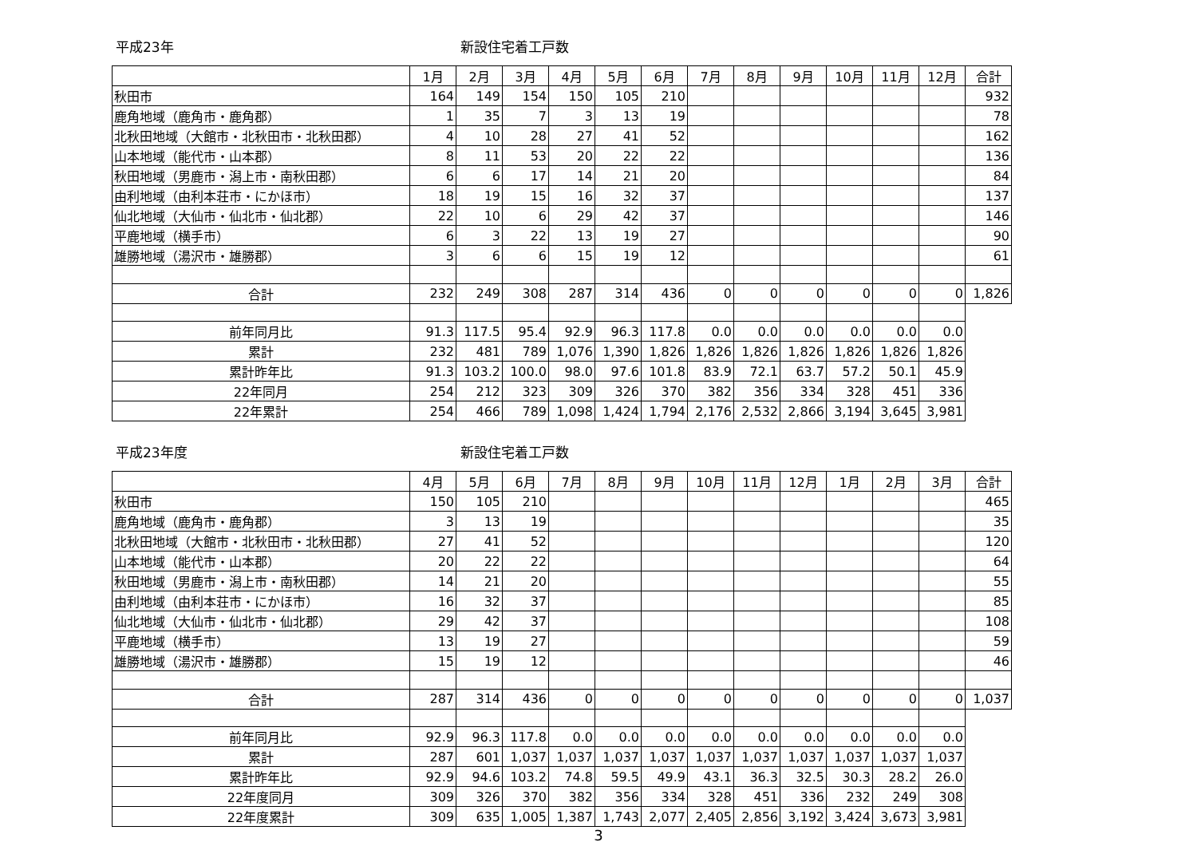平成23年 新設住宅着工戸数
| | 1月 | 2月 | 3月 | 4月 | 5月 | 6月 | 7月 | 8月 | 9月 | 10月 | 11月 | 12月 | 合計 |
| 秋田市 | 164 | 149 | 154 | 150 | 105 | 210 | | | | | | | 932 |
| 鹿角地域（鹿角市・鹿角郡） | 1 | 35 | 7 | 3 | 13 | 19 | | | | | | | 78 |
| 北秋田地域（大館市・北秋田市・北秋田郡） | 4 | 10 | 28 | 27 | 41 | 52 | | | | | | | 162 |
| 山本地域（能代市・山本郡） | 8 | 11 | 53 | 20 | 22 | 22 | | | | | | | 136 |
| 秋田地域（男鹿市・潟上市・南秋田郡） | 6 | 6 | 17 | 14 | 21 | 20 | | | | | | | 84 |
| 由利地域（由利本荘市・にかほ市） | 18 | 19 | 15 | 16 | 32 | 37 | | | | | | | 137 |
| 仙北地域（大仙市・仙北市・仙北郡） | 22 | 10 | 6 | 29 | 42 | 37 | | | | | | | 146 |
| 平鹿地域（横手市） | 6 | 3 | 22 | 13 | 19 | 27 | | | | | | | 90 |
| 雄勝地域（湯沢市・雄勝郡） | 3 | 6 | 6 | 15 | 19 | 12 | | | | | | | 61 |
| 合計 | 232 | 249 | 308 | 287 | 314 | 436 | 0 | 0 | 0 | 0 | 0 | 0 | 1,826 |
| 前年同月比 | 91.3 | 117.5 | 95.4 | 92.9 | 96.3 | 117.8 | 0.0 | 0.0 | 0.0 | 0.0 | 0.0 | 0.0 | |
| 累計 | 232 | 481 | 789 | 1,076 | 1,390 | 1,826 | 1,826 | 1,826 | 1,826 | 1,826 | 1,826 | 1,826 | |
| 累計昨年比 | 91.3 | 103.2 | 100.0 | 98.0 | 97.6 | 101.8 | 83.9 | 72.1 | 63.7 | 57.2 | 50.1 | 45.9 | |
| 22年同月 | 254 | 212 | 323 | 309 | 326 | 370 | 382 | 356 | 334 | 328 | 451 | 336 | |
| 22年累計 | 254 | 466 | 789 | 1,098 | 1,424 | 1,794 | 2,176 | 2,532 | 2,866 | 3,194 | 3,645 | 3,981 | |
平成23年度 新設住宅着工戸数
| | 4月 | 5月 | 6月 | 7月 | 8月 | 9月 | 10月 | 11月 | 12月 | 1月 | 2月 | 3月 | 合計 |
| 秋田市 | 150 | 105 | 210 | | | | | | | | | | 465 |
| 鹿角地域（鹿角市・鹿角郡） | 3 | 13 | 19 | | | | | | | | | | 35 |
| 北秋田地域（大館市・北秋田市・北秋田郡） | 27 | 41 | 52 | | | | | | | | | | 120 |
| 山本地域（能代市・山本郡） | 20 | 22 | 22 | | | | | | | | | | 64 |
| 秋田地域（男鹿市・潟上市・南秋田郡） | 14 | 21 | 20 | | | | | | | | | | 55 |
| 由利地域（由利本荘市・にかほ市） | 16 | 32 | 37 | | | | | | | | | | 85 |
| 仙北地域（大仙市・仙北市・仙北郡） | 29 | 42 | 37 | | | | | | | | | | 108 |
| 平鹿地域（横手市） | 13 | 19 | 27 | | | | | | | | | | 59 |
| 雄勝地域（湯沢市・雄勝郡） | 15 | 19 | 12 | | | | | | | | | | 46 |
| 合計 | 287 | 314 | 436 | 0 | 0 | 0 | 0 | 0 | 0 | 0 | 0 | 0 | 1,037 |
| 前年同月比 | 92.9 | 96.3 | 117.8 | 0.0 | 0.0 | 0.0 | 0.0 | 0.0 | 0.0 | 0.0 | 0.0 | 0.0 | |
| 累計 | 287 | 601 | 1,037 | 1,037 | 1,037 | 1,037 | 1,037 | 1,037 | 1,037 | 1,037 | 1,037 | 1,037 | |
| 累計昨年比 | 92.9 | 94.6 | 103.2 | 74.8 | 59.5 | 49.9 | 43.1 | 36.3 | 32.5 | 30.3 | 28.2 | 26.0 | |
| 22年度同月 | 309 | 326 | 370 | 382 | 356 | 334 | 328 | 451 | 336 | 232 | 249 | 308 | |
| 22年度累計 | 309 | 635 | 1,005 | 1,387 | 1,743 | 2,077 | 2,405 | 2,856 | 3,192 | 3,424 | 3,673 | 3,981 | |
3